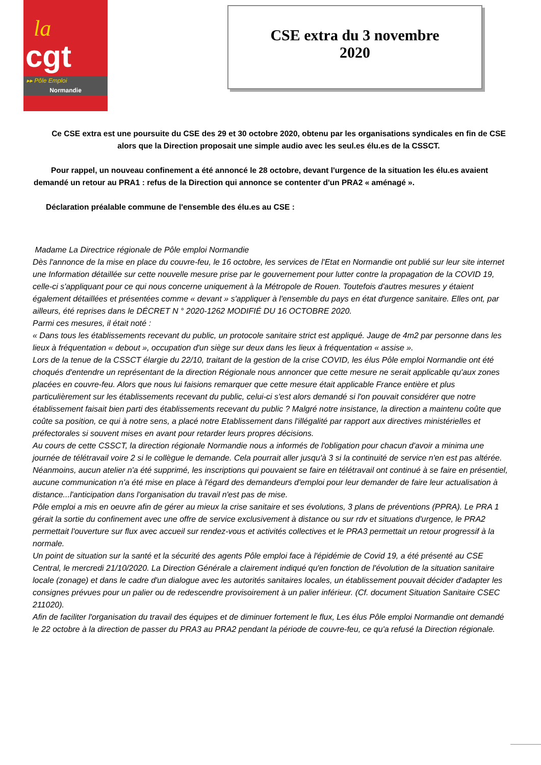la
cgt
▸▸ Pôle Emploi
Normandie
CSE extra du 3 novembre
2020
Ce CSE extra est une poursuite du CSE des 29 et 30 octobre 2020, obtenu par les organisations syndicales en fin de CSE alors que la Direction proposait une simple audio avec les seul.es élu.es de la CSSCT.
Pour rappel, un nouveau confinement a été annoncé le 28 octobre, devant l'urgence de la situation les élu.es avaient demandé un retour au PRA1 : refus de la Direction qui annonce se contenter d'un PRA2 « aménagé ».
Déclaration préalable commune de l'ensemble des élu.es au CSE :
Madame La Directrice régionale de Pôle emploi Normandie
Dès l'annonce de la mise en place du couvre-feu, le 16 octobre, les services de l'Etat en Normandie ont publié sur leur site internet une Information détaillée sur cette nouvelle mesure prise par le gouvernement pour lutter contre la propagation de la COVID 19, celle-ci s'appliquant pour ce qui nous concerne uniquement à la Métropole de Rouen. Toutefois d'autres mesures y étaient également détaillées et présentées comme « devant » s'appliquer à l'ensemble du pays en état d'urgence sanitaire. Elles ont, par ailleurs, été reprises dans le DÉCRET N ° 2020-1262 MODIFIÉ DU 16 OCTOBRE 2020.
Parmi ces mesures, il était noté :
« Dans tous les établissements recevant du public, un protocole sanitaire strict est appliqué. Jauge de 4m2 par personne dans les lieux à fréquentation « debout », occupation d'un siège sur deux dans les lieux à fréquentation « assise ».
Lors de la tenue de la CSSCT élargie du 22/10, traitant de la gestion de la crise COVID, les élus Pôle emploi Normandie ont été choqués d'entendre un représentant de la direction Régionale nous annoncer que cette mesure ne serait applicable qu'aux zones placées en couvre-feu. Alors que nous lui faisions remarquer que cette mesure était applicable France entière et plus particulièrement sur les établissements recevant du public, celui-ci s'est alors demandé si l'on pouvait considérer que notre établissement faisait bien parti des établissements recevant du public ? Malgré notre insistance, la direction a maintenu coûte que coûte sa position, ce qui à notre sens, a placé notre Etablissement dans l'illégalité par rapport aux directives ministérielles et préfectorales si souvent mises en avant pour retarder leurs propres décisions.
Au cours de cette CSSCT, la direction régionale Normandie nous a informés de l'obligation pour chacun d'avoir a minima une journée de télétravail voire 2 si le collègue le demande. Cela pourrait aller jusqu'à 3 si la continuité de service n'en est pas altérée. Néanmoins, aucun atelier n'a été supprimé, les inscriptions qui pouvaient se faire en télétravail ont continué à se faire en présentiel, aucune communication n'a été mise en place à l'égard des demandeurs d'emploi pour leur demander de faire leur actualisation à distance...l'anticipation dans l'organisation du travail n'est pas de mise.
Pôle emploi a mis en oeuvre afin de gérer au mieux la crise sanitaire et ses évolutions, 3 plans de préventions (PPRA). Le PRA 1 gérait la sortie du confinement avec une offre de service exclusivement à distance ou sur rdv et situations d'urgence, le PRA2 permettait l'ouverture sur flux avec accueil sur rendez-vous et activités collectives et le PRA3 permettait un retour progressif à la normale.
Un point de situation sur la santé et la sécurité des agents Pôle emploi face à l'épidémie de Covid 19, a été présenté au CSE Central, le mercredi 21/10/2020. La Direction Générale a clairement indiqué qu'en fonction de l'évolution de la situation sanitaire locale (zonage) et dans le cadre d'un dialogue avec les autorités sanitaires locales, un établissement pouvait décider d'adapter les consignes prévues pour un palier ou de redescendre provisoirement à un palier inférieur. (Cf. document Situation Sanitaire CSEC 211020).
Afin de faciliter l'organisation du travail des équipes et de diminuer fortement le flux, Les élus Pôle emploi Normandie ont demandé le 22 octobre à la direction de passer du PRA3 au PRA2 pendant la période de couvre-feu, ce qu'a refusé la Direction régionale.